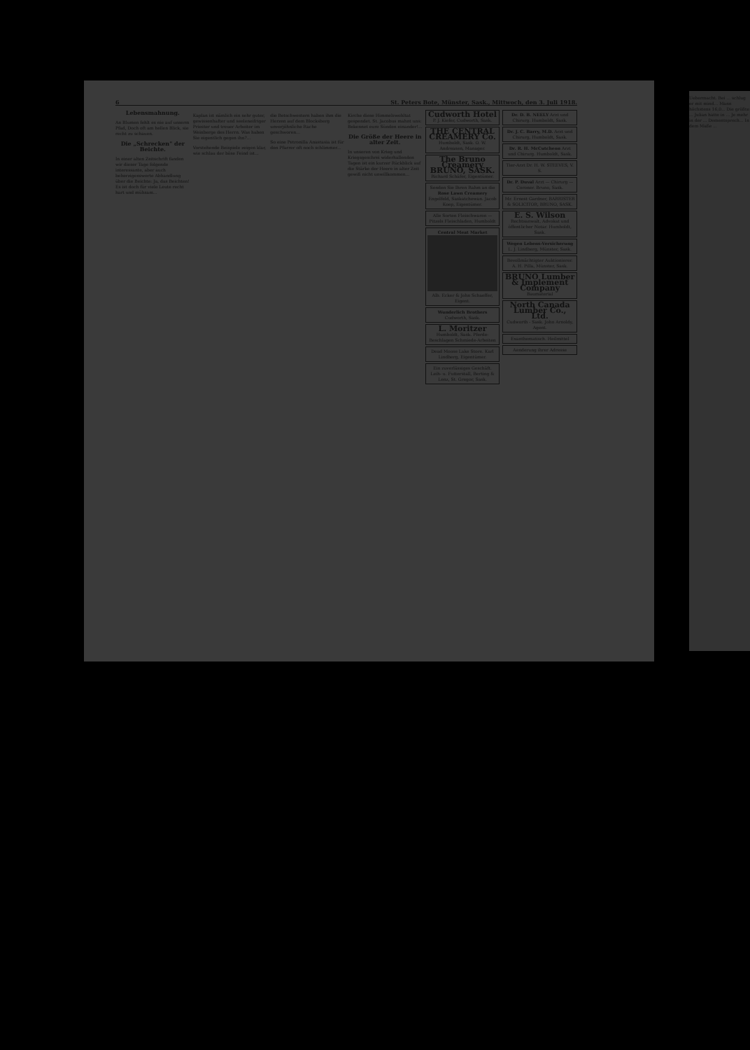6 St. Peters Bote, Münster, Sask., Mittwoch, den 3. Juli 1918.
Lebensmahnung.
An Blumen fehlt es nie auf unserm Pfad, Doch oft am hellen Blick, sie recht zu schauen.
Die „Schrecken" der Beichte.
In einer alten Zeitschrift fanden wir dieser Tage folgende interessante, aber auch beherzigenswerte Abhandlung über die Beichte: Ja, das Beichten! Es ist doch für viele Leute recht hart und mühsam...
Kaplan ist nämlich ein sehr guter, gewissenhafter und seeleneifriger Priester und treuer Arbeiter im Weinberge des Herrn. Was haben Sie eigentlich gegen ihn?...
Vorstehende Beispiele zeigen klar, wie schlau der böse Feind ist...
die Betschwestern haben ihm die Herzen auf dem Blocksberg unverjöhnliche Rache geschworen...
So eine Petronilla Anastasia ist für den Pfarrer oft noch schlimmer...
Kirche diese Himmelswohltat gespendet. St. Jacobus mahnt uns: Bekennet eure Sünden einander!...
Die Größe der Heere in alter Zeit.
In unseren von Krieg und Kriegsgeschrei widerhallenden Tagen ist ein kurzer Rückblick auf die Stärke der Heere in alter Zeit gewiß nicht unwillkommen...
Cudworth Hotel
P. J. Kiefer, Cudworth, Sask.
THE CENTRAL CREAMERY Co.
Humboldt, Sask. O. W. Andreasen, Manager.
The Bruno Creamery BRUNO, SASK.
Richard Schäfer, Eigentümer.
Senden Sie Ihren Rahm an die Rose Lawn Creamery Engelfeld, Saskatchewan. Jacob Koep, Eigentümer.
Alle Sorten Fleischwaren — Pitzels Fleischladen, Humboldt
Central Meat MarketAlb. Ecker & John Schaeffer, Eigent.
Wunderlich Brothers Cudworth, Sask.
L. Moritzer
Humboldt, Sask. Pferde-Beschlagen Schmiede-Arbeiten
Dead Moose Lake Store. Karl Lindberg, Eigentümer.
Ein zuverlässiges Geschäft. Leih- u. Futterstall, Berting & Lenz, St. Gregor, Sask.
Dr. D. B. NEELY Arzt und Chirurg. Humboldt, Sask.
Dr. J. C. Barry, M.D. Arzt und Chirurg, Humboldt, Sask.
Dr. R. H. McCutcheon Arzt und Chirurg. Humboldt, Sask.
Tier-Arzt Dr. H. W. STEEVES, V. S.
Dr. P. Duval Arzt — Chirurg — Coroner. Bruno, Sask.
Mr. Ernest Gardner, BARRISTER & SOLICITOR, BRUNO, SASK.
E. S. Wilson
Rechtsanwalt, Advokat und öffentlicher Notar. Humboldt, Sask.
Wegen Lebens-Versicherung L. J. Lindberg, Münster, Sask.
Bevollmächtigter Auktionierer. A. H. Pilla, Münster, Sask.
BRUNO Lumber & Implement Company
Baumaterial
North Canada Lumber Co., Ltd.
Cudworth - Sask. John Arnoldy, Agent.
Exanthematisch. Heilmittel
Aenderung ihrer Adresse
Uebermacht. Bei ... schlug er mit mind... Mann höchstens 16,0... Die größte ... Julian hatte in ... Je mehr in der ... Dementsprech... In dem Maße ...